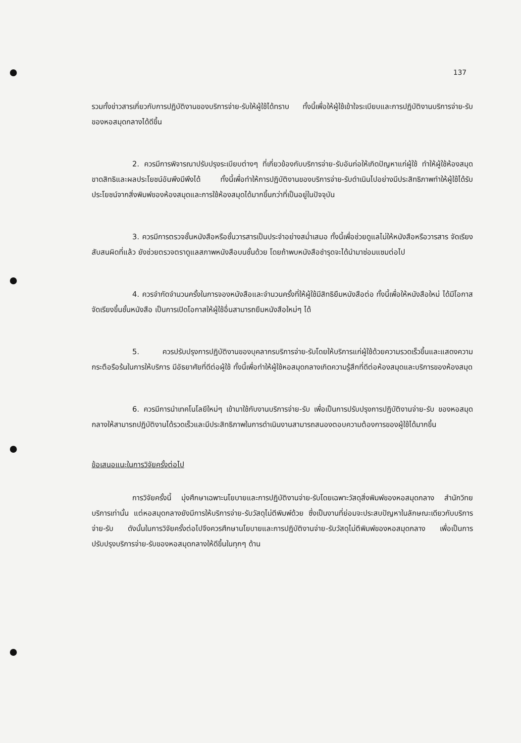137
รวมทั้งข่าวสารเกี่ยวกับการปฏิบัติงานของบริการจ่าย-รับให้ผู้ใช้ได้ทราบ ทั้งนี้เพื่อให้ผู้ใช้เข้าใจระเบียบและการปฏิบัติงานบริการจ่าย-รับ ของหอสมุดกลางได้ดีขึ้น
2. ควรมีการพิจารณาปรับปรุงระเบียบต่างๆ ที่เกี่ยวข้องกับบริการจ่าย-รับอันก่อให้เกิดปัญหาแก่ผู้ใช้ ทำให้ผู้ใช้ห้องสมุดขาดสิทธิและผลประโยชน์อันพึงมีพึงได้ ทั้งนี้เพื่อทำให้การปฏิบัติงานของบริการจ่าย-รับดำเนินไปอย่างมีประสิทธิภาพทำให้ผู้ใช้ได้รับประโยชน์จากสิ่งพิมพ์ของห้องสมุดและการใช้ห้องสมุดได้มากขึ้นกว่าที่เป็นอยู่ในปัจจุบัน
3. ควรมีการตรวจชั้นหนังสือหรือชั้นวารสารเป็นประจำอย่างสม่ำเสมอ ทั้งนี้เพื่อช่วยดูแลไม่ให้หนังสือหรือวารสาร จัดเรียงสับสนผิดที่แล้ว ยังช่วยตรวจตราดูแลสภาพหนังสือบนชั้นด้วย โดยถ้าพบหนังสือชำรุดจะได้นำมาซ่อมแซมต่อไป
4. ควรจำกัดจำนวนครั้งในการจองหนังสือและจำนวนครั้งที่ให้ผู้ใช้มีสิทธิยืมหนังสือต่อ ทั้งนี้เพื่อให้หนังสือใหม่ ได้มีโอกาสจัดเรียงขึ้นชั้นหนังสือ เป็นการเปิดโอกาสให้ผู้ใช้อื่นสามารถยืมหนังสือใหม่ๆ ได้
5. ควรปรับปรุงการปฏิบัติงานของบุคลากรบริการจ่าย-รับโดยให้บริการแก่ผู้ใช้ด้วยความรวดเร็วขึ้นและแสดงความกระตือรือร้นในการให้บริการ มีอัธยาศัยที่ดีต่อผู้ใช้ ทั้งนี้เพื่อทำให้ผู้ใช้หอสมุดกลางเกิดความรู้สึกที่ดีต่อห้องสมุดและบริการของห้องสมุด
6. ควรมีการนำเทคโนโลยีใหม่ๆ เข้ามาใช้กับงานบริการจ่าย-รับ เพื่อเป็นการปรับปรุงการปฏิบัติงานจ่าย-รับ ของหอสมุดกลางให้สามารถปฏิบัติงานได้รวดเร็วและมีประสิทธิภาพในการดำเนินงานสามารถสนองตอบความต้องการของผู้ใช้ได้มากขึ้น
ข้อเสนอแนะในการวิจัยครั้งต่อไป
การวิจัยครั้งนี้ มุ่งศึกษาเฉพาะนโยบายและการปฏิบัติงานจ่าย-รับโดยเฉพาะวัสดุสิ่งพิมพ์ของหอสมุดกลาง สำนักวิทยบริการเท่านั้น แต่หอสมุดกลางยังมีการให้บริการจ่าย-รับวัสดุไม่ตีพิมพ์ด้วย ซึ่งเป็นงานที่ย่อมจะประสบปัญหาในลักษณะเดียวกับบริการจ่าย-รับ ดังนั้นในการวิจัยครั้งต่อไปจึงควรศึกษานโยบายและการปฏิบัติงานจ่าย-รับวัสดุไม่ตีพิมพ์ของหอสมุดกลาง เพื่อเป็นการปรับปรุงบริการจ่าย-รับของหอสมุดกลางให้ดีขึ้นในทุกๆ ด้าน